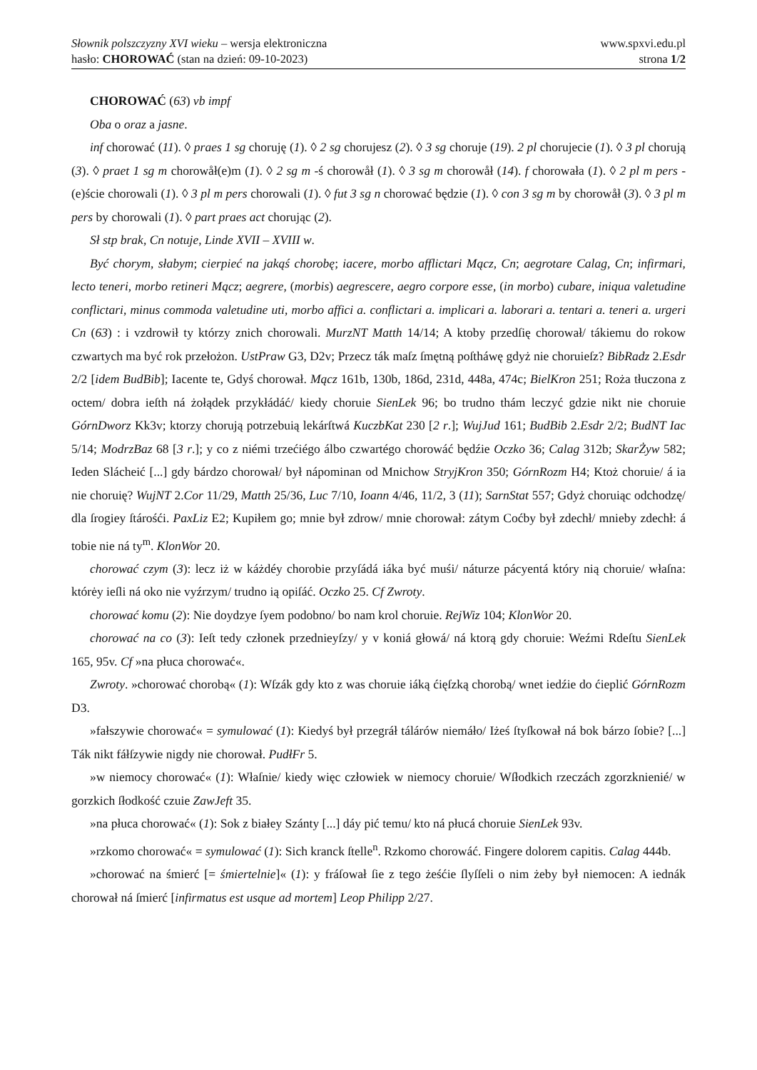Słownik polszczyzny XVI wieku – wersja elektroniczna
hasło: CHOROWAĆ (stan na dzień: 09-10-2023)
www.spxvi.edu.pl
strona 1/2
CHOROWAĆ (63) vb impf
Oba o oraz a jasne.
inf chorować (11). ◊ praes 1 sg choruję (1). ◊ 2 sg chorujesz (2). ◊ 3 sg choruje (19). 2 pl chorujecie (1). ◊ 3 pl chorują (3). ◊ praet 1 sg m chorowåł(e)m (1). ◊ 2 sg m -ś chorowåł (1). ◊ 3 sg m chorowåł (14). f chorowała (1). ◊ 2 pl m pers -(e)ście chorowali (1). ◊ 3 pl m pers chorowali (1). ◊ fut 3 sg n chorować będzie (1). ◊ con 3 sg m by chorowåł (3). ◊ 3 pl m pers by chorowali (1). ◊ part praes act chorując (2).
Sł stp brak, Cn notuje, Linde XVII – XVIII w.
Być chorym, słabym; cierpieć na jakąś chorobę; iacere, morbo afflictari Mącz, Cn; aegrotare Calag, Cn; infirmari, lecto teneri, morbo retineri Mącz; aegrere, (morbis) aegrescere, aegro corpore esse, (in morbo) cubare, iniqua valetudine conflictari, minus commoda valetudine uti, morbo affici a. conflictari a. implicari a. laborari a. tentari a. teneri a. urgeri Cn (63) : i vzdrowił ty którzy znich chorowali. MurzNT Matth 14/14; A ktoby przedſię chorował/ tákiemu do rokow czwartych ma być rok przełożon. UstPraw G3, D2v; Przecz ták maſz ſmętną poſtháwę gdyż nie choruieſz? BibRadz 2.Esdr 2/2 [idem BudBib]; Iacente te, Gdyś chorował. Mącz 161b, 130b, 186d, 231d, 448a, 474c; BielKron 251; Roża tłuczona z octem/ dobra ieſth ná żołądek przykłádáć/ kiedy choruie SienLek 96; bo trudno thám leczyć gdzie nikt nie choruie GórnDworz Kk3v; ktorzy chorują potrzebuią lekárſtwá KuczbKat 230 [2 r.]; WujJud 161; BudBib 2.Esdr 2/2; BudNT Iac 5/14; ModrzBaz 68 [3 r.]; y co z niémi trzećiégo álbo czwartégo chorowáć będźie Oczko 36; Calag 312b; SkarŻyw 582; Ieden Slácheić [...] gdy bárdzo chorował/ był nápominan od Mnichow StryjKron 350; GórnRozm H4; Ktoż choruie/ á ia nie choruię? WujNT 2.Cor 11/29, Matth 25/36, Luc 7/10, Ioann 4/46, 11/2, 3 (11); SarnStat 557; Gdyż choruiąc odchodzę/ dla ſrogiey ſtárośći. PaxLiz E2; Kupiłem go; mnie był zdrow/ mnie chorował: zátym Coćby był zdechł/ mnieby zdechł: á tobie nie ná ty<sup>m</sup>. KlonWor 20.
chorować czym (3): lecz iż w káżdéy chorobie przyſádá iáka być muśi/ náturze pácyentá który nią choruie/ właſna: którėy ieſli ná oko nie vyźrzym/ trudno ią opiſáć. Oczko 25. Cf Zwroty.
chorować komu (2): Nie doydzye ſyem podobno/ bo nam krol choruie. RejWiz 104; KlonWor 20.
chorować na co (3): Ieſt tedy członek przednieyſzy/ y v koniá głowá/ ná ktorą gdy choruie: Weźmi Rdeſtu SienLek 165, 95v. Cf »na płuca chorować«.
Zwroty. »chorować chorobą« (1): Wſzák gdy kto z was choruie iáką ćięſzką chorobą/ wnet iedźie do ćieplić GórnRozm D3.
»fałszywie chorować« = symulować (1): Kiedyś był przegráł tálárów niemáło/ Iżeś ſtyſkował ná bok bárzo ſobie? [...] Ták nikt fáłſzywie nigdy nie chorował. PudłFr 5.
»w niemocy chorować« (1): Właſnie/ kiedy więc człowiek w niemocy choruie/ Wſłodkich rzeczách zgorzknienié/ w gorzkich ſłodkość czuie ZawJeft 35.
»na płuca chorować« (1): Sok z białey Szánty [...] dáy pić temu/ kto ná płucá choruie SienLek 93v.
»rzkomo chorować« = symulować (1): Sich kranck ſtelle<sup>n</sup>. Rzkomo chorowáć. Fingere dolorem capitis. Calag 444b.
»chorować na śmierć [= śmiertelnie]« (1): y fráſował ſie z tego żeśćie ſlyſſeli o nim żeby był niemocen: A iednák chorował ná ſmierć [infirmatus est usque ad mortem] Leop Philipp 2/27.